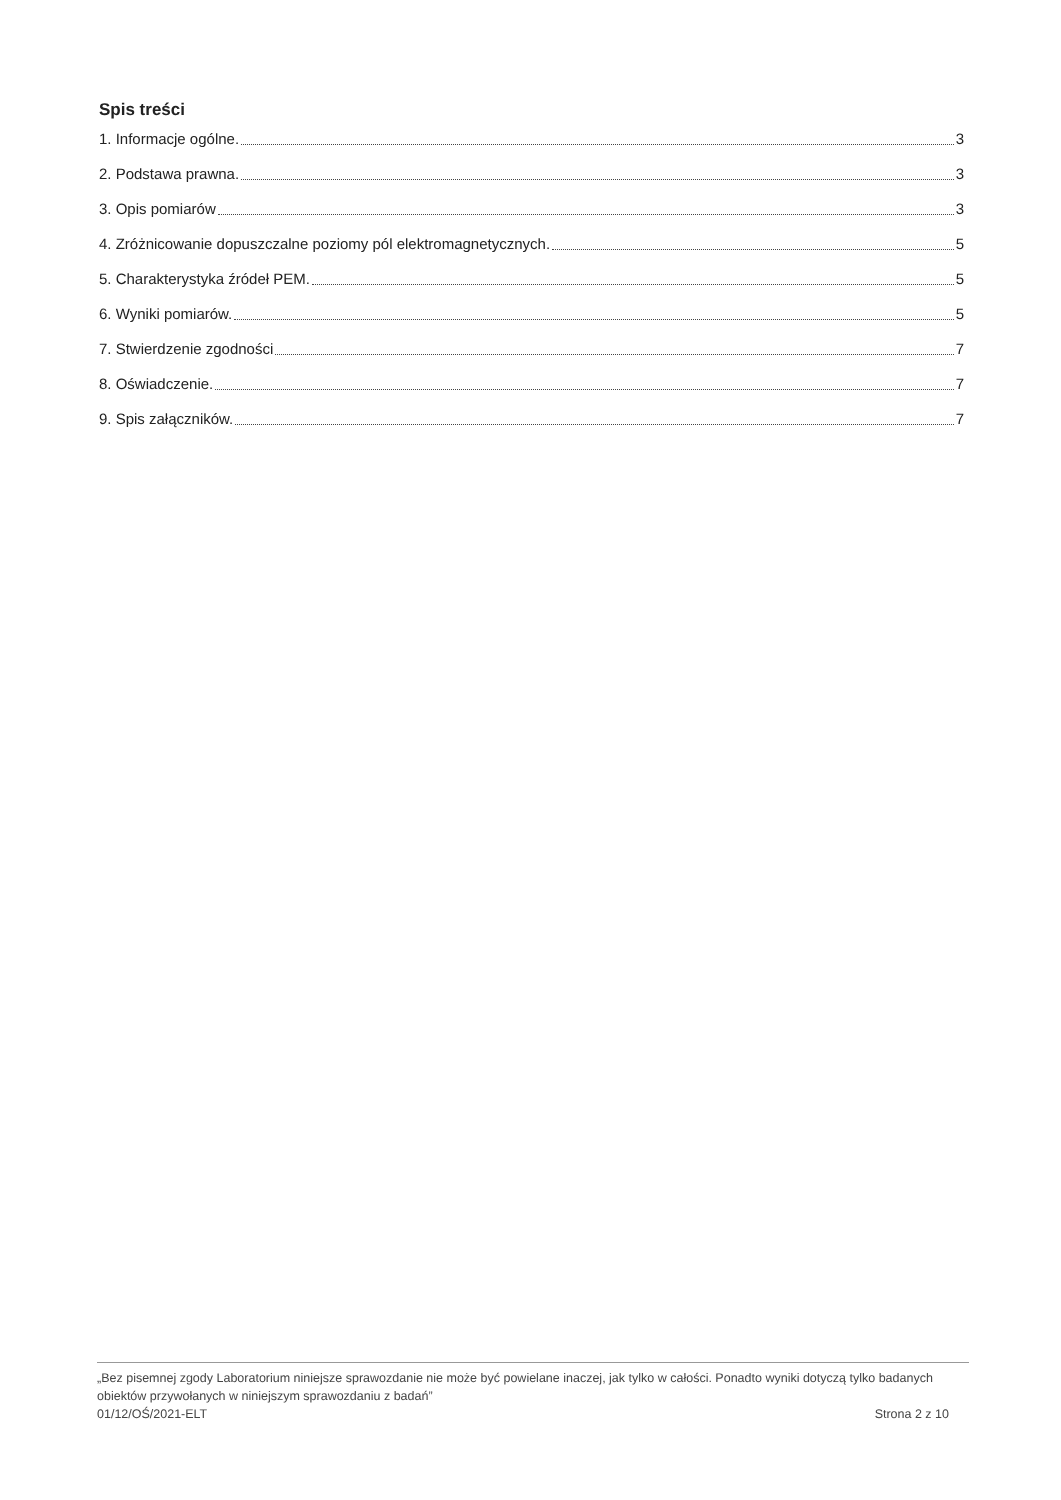Spis treści
1. Informacje ogólne. 3
2. Podstawa prawna. 3
3. Opis pomiarów 3
4. Zróżnicowanie dopuszczalne poziomy pól elektromagnetycznych. 5
5. Charakterystyka źródeł PEM. 5
6. Wyniki pomiarów. 5
7. Stwierdzenie zgodności 7
8. Oświadczenie. 7
9. Spis załączników. 7
„Bez pisemnej zgody Laboratorium niniejsze sprawozdanie nie może być powielane inaczej, jak tylko w całości. Ponadto wyniki dotyczą tylko badanych obiektów przywołanych w niniejszym sprawozdaniu z badań”
01/12/OŚ/2021-ELT Strona 2 z 10